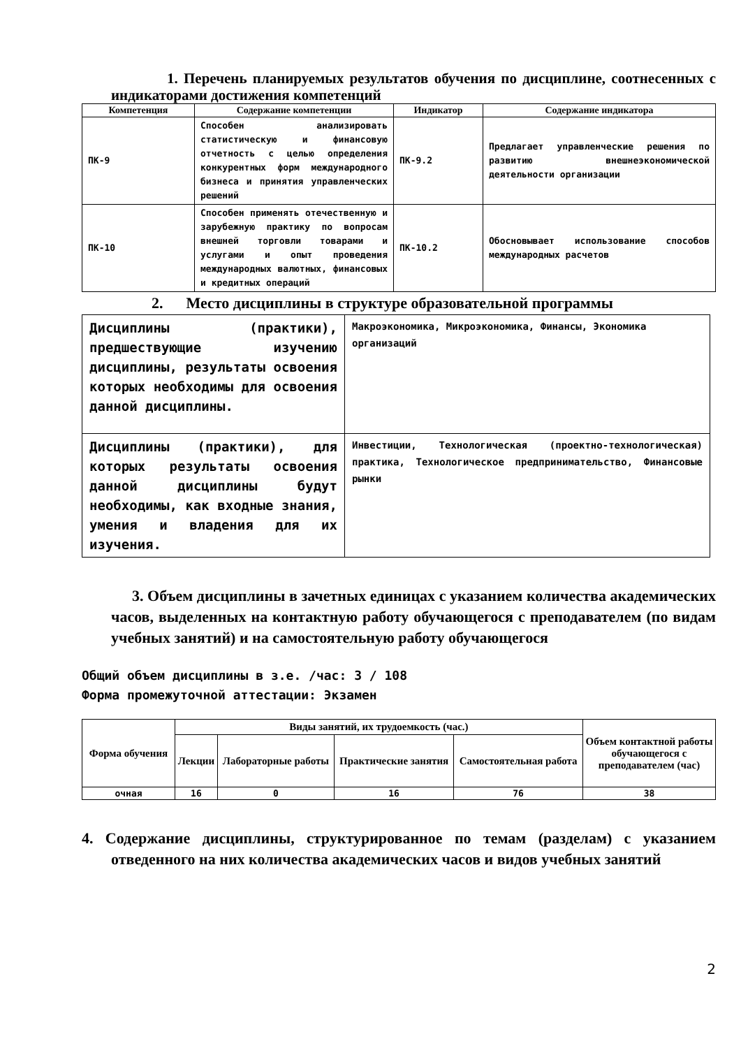1. Перечень планируемых результатов обучения по дисциплине, соотнесенных с индикаторами достижения компетенций
| Компетенция | Содержание компетенции | Индикатор | Содержание индикатора |
| --- | --- | --- | --- |
| ПК-9 | Способен анализировать статистическую и финансовую отчетность с целью определения конкурентных форм международного бизнеса и принятия управленческих решений | ПК-9.2 | Предлагает управленческие решения по развитию внешнеэкономической деятельности организации |
| ПК-10 | Способен применять отечественную и зарубежную практику по вопросам внешней торговли товарами и услугами и опыт проведения международных валютных, финансовых и кредитных операций | ПК-10.2 | Обосновывает использование способов международных расчетов |
2. Место дисциплины в структуре образовательной программы
| Дисциплины (практики), предшествующие изучению дисциплины, результаты освоения которых необходимы для освоения данной дисциплины. | Макроэкономика, Микроэкономика, Финансы, Экономика организаций |
| Дисциплины (практики), для которых результаты освоения данной дисциплины будут необходимы, как входные знания, умения и владения для их изучения. | Инвестиции, Технологическая (проектно-технологическая) практика, Технологическое предпринимательство, Финансовые рынки |
3. Объем дисциплины в зачетных единицах с указанием количества академических часов, выделенных на контактную работу обучающегося с преподавателем (по видам учебных занятий) и на самостоятельную работу обучающегося
Общий объем дисциплины в з.е. /час: 3 / 108
Форма промежуточной аттестации: Экзамен
| Форма обучения | Виды занятий, их трудоемкость (час.) | | | | Объем контактной работы обучающегося с преподавателем (час) |
| --- | --- | --- | --- | --- | --- |
| | Лекции | Лабораторные работы | Практические занятия | Самостоятельная работа | |
| очная | 16 | 0 | 16 | 76 | 38 |
4. Содержание дисциплины, структурированное по темам (разделам) с указанием отведенного на них количества академических часов и видов учебных занятий
2